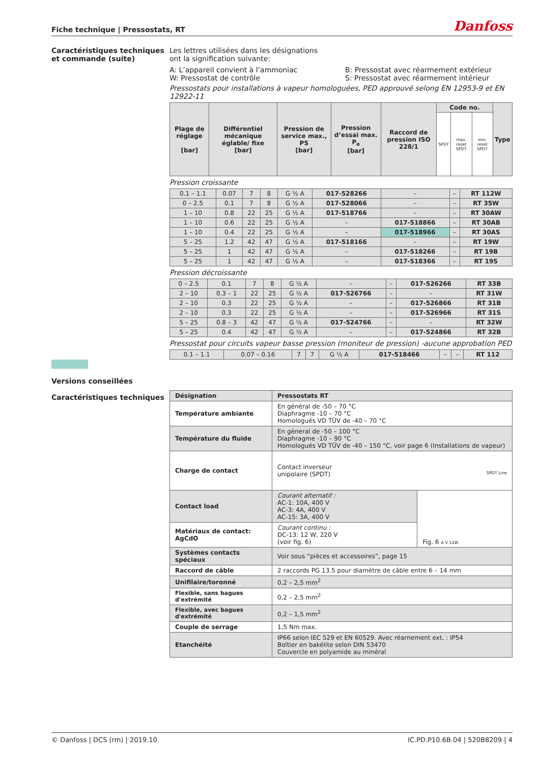Fiche technique | Pressostats, RT Danfoss
Caractéristiques techniques et commande (suite)
Les lettres utilisées dans les désignations
ont la signification suivante:
A: L’appareil convient à l’ammoniac
W: Pressostat de contrôle
B: Pressostat avec réarmement extérieur
S: Pressostat avec réarmement intérieur
Pressostats pour installations à vapeur homologuées, PED approuvé selong EN 12953-9 et EN 12922-11
| Plage de réglage [bar] | Différentiel mécanique églable/ fixe [bar] | Pression de service max., PS [bar] | Pression d’essai max. P<sub>e</sub> [bar] | Raccord de pression ISO 228/1 | Code no. | | | Type |
| --- | --- | --- | --- | --- | --- | --- | --- | --- |
| | | | | | SPDT | max. reset SPDT | min. reset SPDT | |
Pression croissante
| 0.1 – 1.1 | 0.07 | 7 | 8 | G ½ A | 017-528266 | – | – | RT 112W |
| 0 – 2.5 | 0.1 | 7 | 8 | G ½ A | 017-528066 | – | – | RT 35W |
| 1 – 10 | 0.8 | 22 | 25 | G ½ A | 017-518766 | – | – | RT 30AW |
| 1 – 10 | 0.6 | 22 | 25 | G ½ A | – | 017-518866 | – | RT 30AB |
| 1 – 10 | 0.4 | 22 | 25 | G ½ A | – | 017-518966 | – | RT 30AS |
| 5 – 25 | 1.2 | 42 | 47 | G ½ A | 017-518166 | – | – | RT 19W |
| 5 – 25 | 1 | 42 | 47 | G ½ A | – | 017-518266 | – | RT 19B |
| 5 – 25 | 1 | 42 | 47 | G ½ A | – | 017-518366 | – | RT 19S |
Pression décroissante
| 0 – 2.5 | 0.1 | 7 | 8 | G ½ A | – | – | 017-526266 | RT 33B |
| 2 – 10 | 0.3 – 1 | 22 | 25 | G ½ A | 017-526766 | – | – | RT 31W |
| 2 – 10 | 0.3 | 22 | 25 | G ½ A | – | – | 017-526866 | RT 31B |
| 2 – 10 | 0.3 | 22 | 25 | G ½ A | – | – | 017-526966 | RT 31S |
| 5 – 25 | 0.8 – 3 | 42 | 47 | G ½ A | 017-524766 | – | – | RT 32W |
| 5 – 25 | 0.4 | 42 | 47 | G ½ A | – | – | 017-524866 | RT 32B |
Pressostat pour circuits vapeur basse pression (moniteur de pression) -aucune approbation PED
| 0.1 – 1.1 | 0.07 – 0.16 | 7 | 7 | G ½ A | 017-518466 | – | – | RT 112 |
Versions conseillées
Caractéristiques techniques
| Désignation | Pressostats RT | |
| Température ambiante | En général de -50 – 70 °C Diaphragme -10 – 70 °C Homologués VD TÜV de -40 – 70 °C | |
| Température du fluide | En géneral de -50 – 100 °C Diaphragme -10 – 90 °C Homologués VD TÜV de -40 – 150 °C, voir page 6 (Installations de vapeur) | |
| Charge de contact | Contact inverseur unipolaire (SPDT) SPDT Line | |
| Contact load | Courant alternatif : AC-1: 10A, 400 V AC-3: 4A, 400 V AC-15: 3A, 400 V | Fig. 6 A V 12W |
| Matériaux de contact: AgCdO | Courant continu : DC-13: 12 W, 220 V (voir fig. 6) | |
| Systèmes contacts spéciaux | Voir sous “pièces et accessoires”, page 15 | |
| Raccord de câble | 2 raccords PG 13.5 pour diamètre de câble entre 6 – 14 mm | |
| Unifilaire/toronné | 0,2 – 2,5 mm<sup>2</sup> | |
| Flexible, sans bagues d'extrémité | 0,2 – 2,5 mm<sup>2</sup> | |
| Flexible, avec bagues d'extrémité | 0,2 – 1,5 mm<sup>2</sup> | |
| Couple de serrage | 1,5 Nm max. | |
| Etanchéité | IP66 selon IEC 529 et EN 60529. Avec réarnement ext, : IP54 Boîtier en bakélite selon DIN 53470 Couvercle en polyamide au minéral | |
© Danfoss | DCS (rm) | 2019.10 IC.PD.P10.6B.04 | 520B8209 | 4